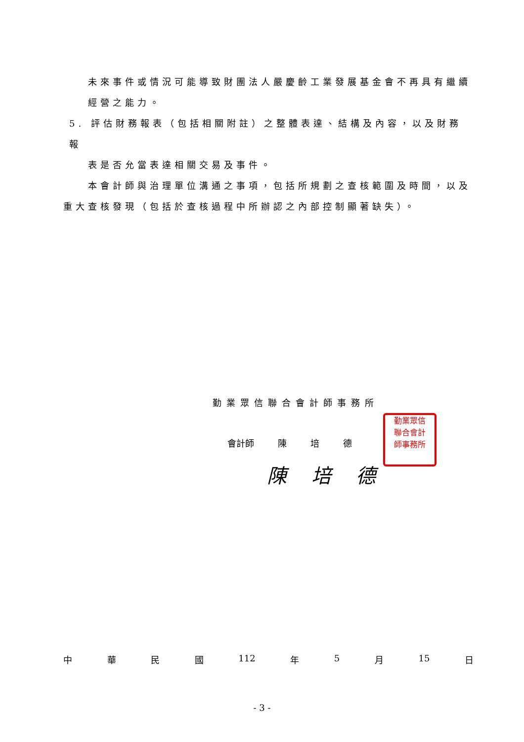未來事件或情況可能導致財團法人嚴慶齡工業發展基金會不再具有繼續
經營之能力。
5. 評估財務報表（包括相關附註）之整體表達、結構及內容，以及財務報
表是否允當表達相關交易及事件。
本會計師與治理單位溝通之事項，包括所規劃之查核範圍及時間，以及
重大查核發現（包括於查核過程中所辦認之內部控制顯著缺失）。
勤業眾信聯合會計師事務所
會計師 陳 培 德
勤業眾信
聯合會計
師事務所
陳培德
中華民國 112 年 5 月 15 日
- 3 -